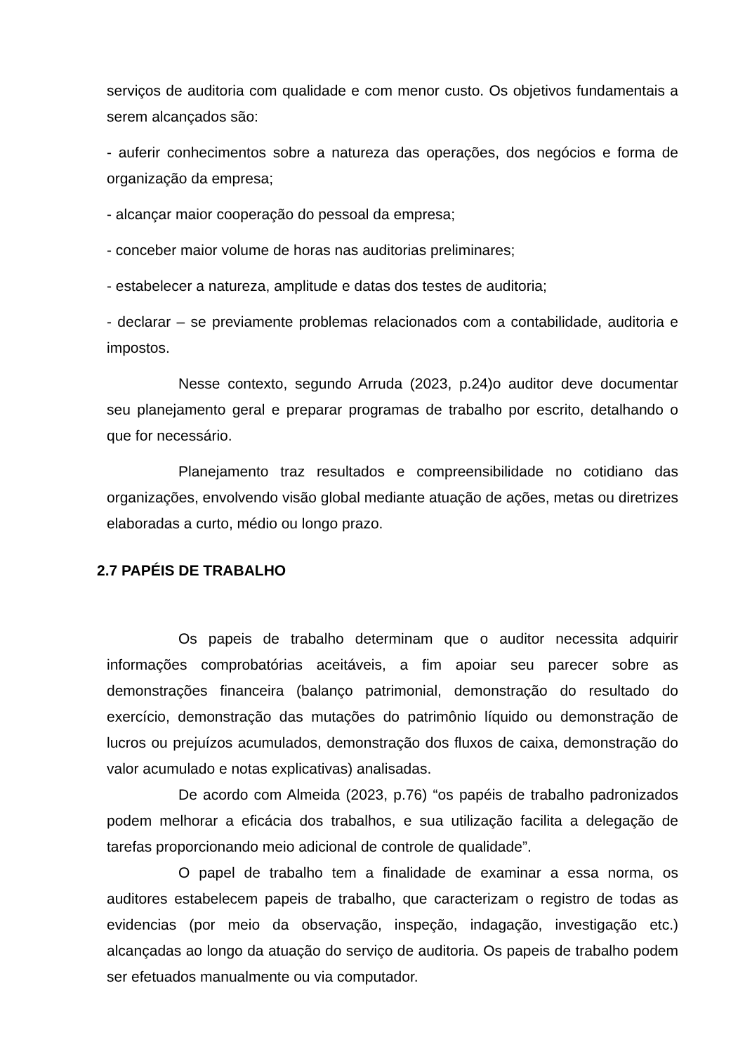serviços de auditoria com qualidade e com menor custo. Os objetivos fundamentais a serem alcançados são:
- auferir conhecimentos sobre a natureza das operações, dos negócios e forma de organização da empresa;
- alcançar maior cooperação do pessoal da empresa;
- conceber maior volume de horas nas auditorias preliminares;
- estabelecer a natureza, amplitude e datas dos testes de auditoria;
- declarar – se previamente problemas relacionados com a contabilidade, auditoria e impostos.
Nesse contexto, segundo Arruda (2023, p.24)o auditor deve documentar seu planejamento geral e preparar programas de trabalho por escrito, detalhando o que for necessário.
Planejamento traz resultados e compreensibilidade no cotidiano das organizações, envolvendo visão global mediante atuação de ações, metas ou diretrizes elaboradas a curto, médio ou longo prazo.
2.7 PAPÉIS DE TRABALHO
Os papeis de trabalho determinam que o auditor necessita adquirir informações comprobatórias aceitáveis, a fim apoiar seu parecer sobre as demonstrações financeira (balanço patrimonial, demonstração do resultado do exercício, demonstração das mutações do patrimônio líquido ou demonstração de lucros ou prejuízos acumulados, demonstração dos fluxos de caixa, demonstração do valor acumulado e notas explicativas) analisadas.
De acordo com Almeida (2023, p.76) “os papéis de trabalho padronizados podem melhorar a eficácia dos trabalhos, e sua utilização facilita a delegação de tarefas proporcionando meio adicional de controle de qualidade”.
O papel de trabalho tem a finalidade de examinar a essa norma, os auditores estabelecem papeis de trabalho, que caracterizam o registro de todas as evidencias (por meio da observação, inspeção, indagação, investigação etc.) alcançadas ao longo da atuação do serviço de auditoria. Os papeis de trabalho podem ser efetuados manualmente ou via computador.